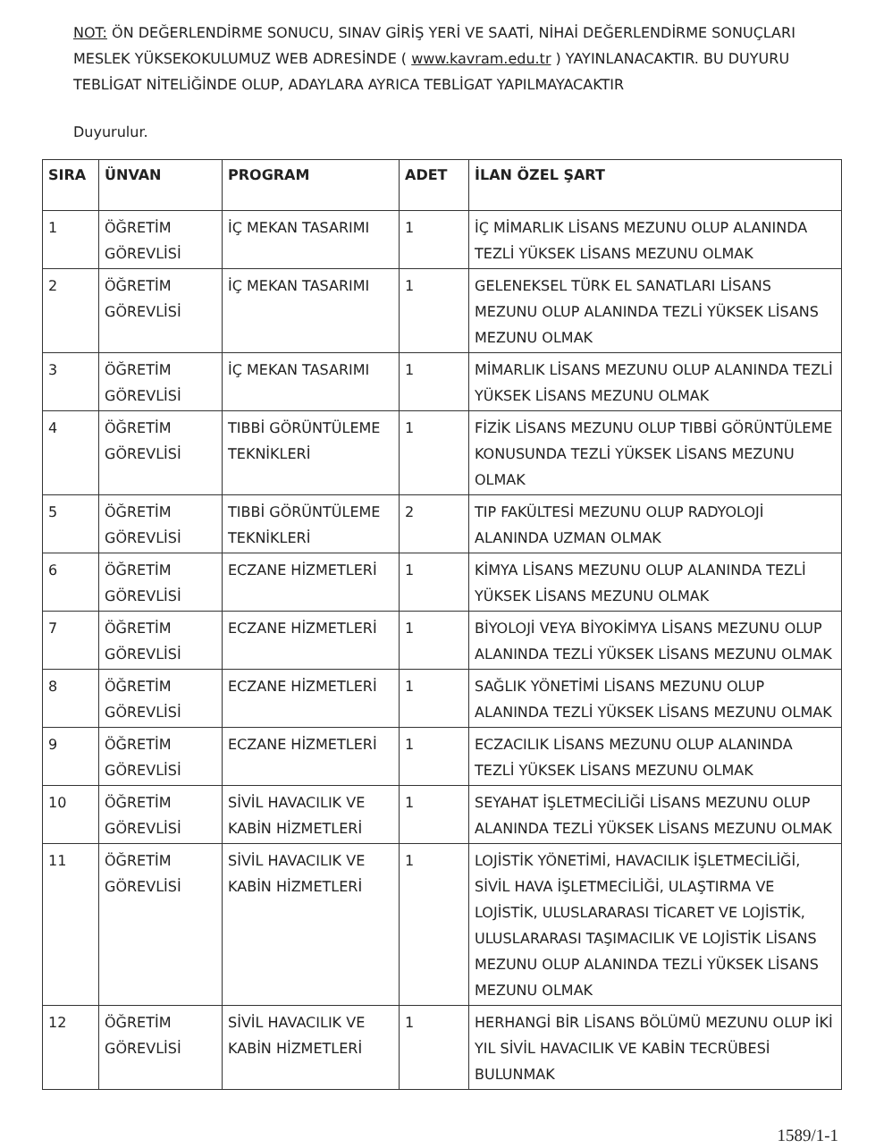NOT: ÖN DEĞERLENDİRME SONUCU, SINAV GİRİŞ YERİ VE SAATİ, NİHAİ DEĞERLENDİRME SONUÇLARI MESLEK YÜKSEKOKULUMUZ WEB ADRESİNDE ( www.kavram.edu.tr ) YAYINLANACAKTIR. BU DUYURU TEBLİGAT NİTELİĞİNDE OLUP, ADAYLARA AYRICA TEBLİGAT YAPILMAYACAKTIR
Duyurulur.
| SIRA | ÜNVAN | PROGRAM | ADET | İLAN ÖZEL ŞART |
| --- | --- | --- | --- | --- |
| 1 | ÖĞRETİM GÖREVLİSİ | İÇ MEKAN TASARIMI | 1 | İÇ MİMARLIK LİSANS MEZUNU OLUP ALANINDA TEZLİ YÜKSEK LİSANS MEZUNU OLMAK |
| 2 | ÖĞRETİM GÖREVLİSİ | İÇ MEKAN TASARIMI | 1 | GELENEKSEL TÜRK EL SANATLARI LİSANS MEZUNU OLUP ALANINDA TEZLİ YÜKSEK LİSANS MEZUNU OLMAK |
| 3 | ÖĞRETİM GÖREVLİSİ | İÇ MEKAN TASARIMI | 1 | MİMARLIK LİSANS MEZUNU OLUP ALANINDA TEZLİ YÜKSEK LİSANS MEZUNU OLMAK |
| 4 | ÖĞRETİM GÖREVLİSİ | TIBBİ GÖRÜNTÜLEME TEKNİKLERİ | 1 | FİZİK LİSANS MEZUNU OLUP TIBBİ GÖRÜNTÜLEME KONUSUNDA TEZLİ YÜKSEK LİSANS MEZUNU OLMAK |
| 5 | ÖĞRETİM GÖREVLİSİ | TIBBİ GÖRÜNTÜLEME TEKNİKLERİ | 2 | TIP FAKÜLTESİ MEZUNU OLUP RADYOLOJİ ALANINDA UZMAN OLMAK |
| 6 | ÖĞRETİM GÖREVLİSİ | ECZANE HİZMETLERİ | 1 | KİMYA LİSANS MEZUNU OLUP ALANINDA TEZLİ YÜKSEK LİSANS MEZUNU OLMAK |
| 7 | ÖĞRETİM GÖREVLİSİ | ECZANE HİZMETLERİ | 1 | BİYOLOJİ VEYA BİYOKİMYA LİSANS MEZUNU OLUP ALANINDA TEZLİ YÜKSEK LİSANS MEZUNU OLMAK |
| 8 | ÖĞRETİM GÖREVLİSİ | ECZANE HİZMETLERİ | 1 | SAĞLIK YÖNETİMİ LİSANS MEZUNU OLUP ALANINDA TEZLİ YÜKSEK LİSANS MEZUNU OLMAK |
| 9 | ÖĞRETİM GÖREVLİSİ | ECZANE HİZMETLERİ | 1 | ECZACILIK LİSANS MEZUNU OLUP ALANINDA TEZLİ YÜKSEK LİSANS MEZUNU OLMAK |
| 10 | ÖĞRETİM GÖREVLİSİ | SİVİL HAVACILIK VE KABİN HİZMETLERİ | 1 | SEYAHAT İŞLETMECİLİĞİ LİSANS MEZUNU OLUP ALANINDA TEZLİ YÜKSEK LİSANS MEZUNU OLMAK |
| 11 | ÖĞRETİM GÖREVLİSİ | SİVİL HAVACILIK VE KABİN HİZMETLERİ | 1 | LOJİSTİK YÖNETİMİ, HAVACILIK İŞLETMECİLİĞİ, SİVİL HAVA İŞLETMECİLİĞİ, ULAŞTIRMA VE LOJİSTİK, ULUSLARARASI TİCARET VE LOJİSTİK, ULUSLARARASI TAŞIMACILIK VE LOJİSTİK LİSANS MEZUNU OLUP ALANINDA TEZLİ YÜKSEK LİSANS MEZUNU OLMAK |
| 12 | ÖĞRETİM GÖREVLİSİ | SİVİL HAVACILIK VE KABİN HİZMETLERİ | 1 | HERHANGİ BİR LİSANS BÖLÜMÜ MEZUNU OLUP İKİ YIL SİVİL HAVACILIK VE KABİN TECRÜBESİ BULUNMAK |
1589/1-1